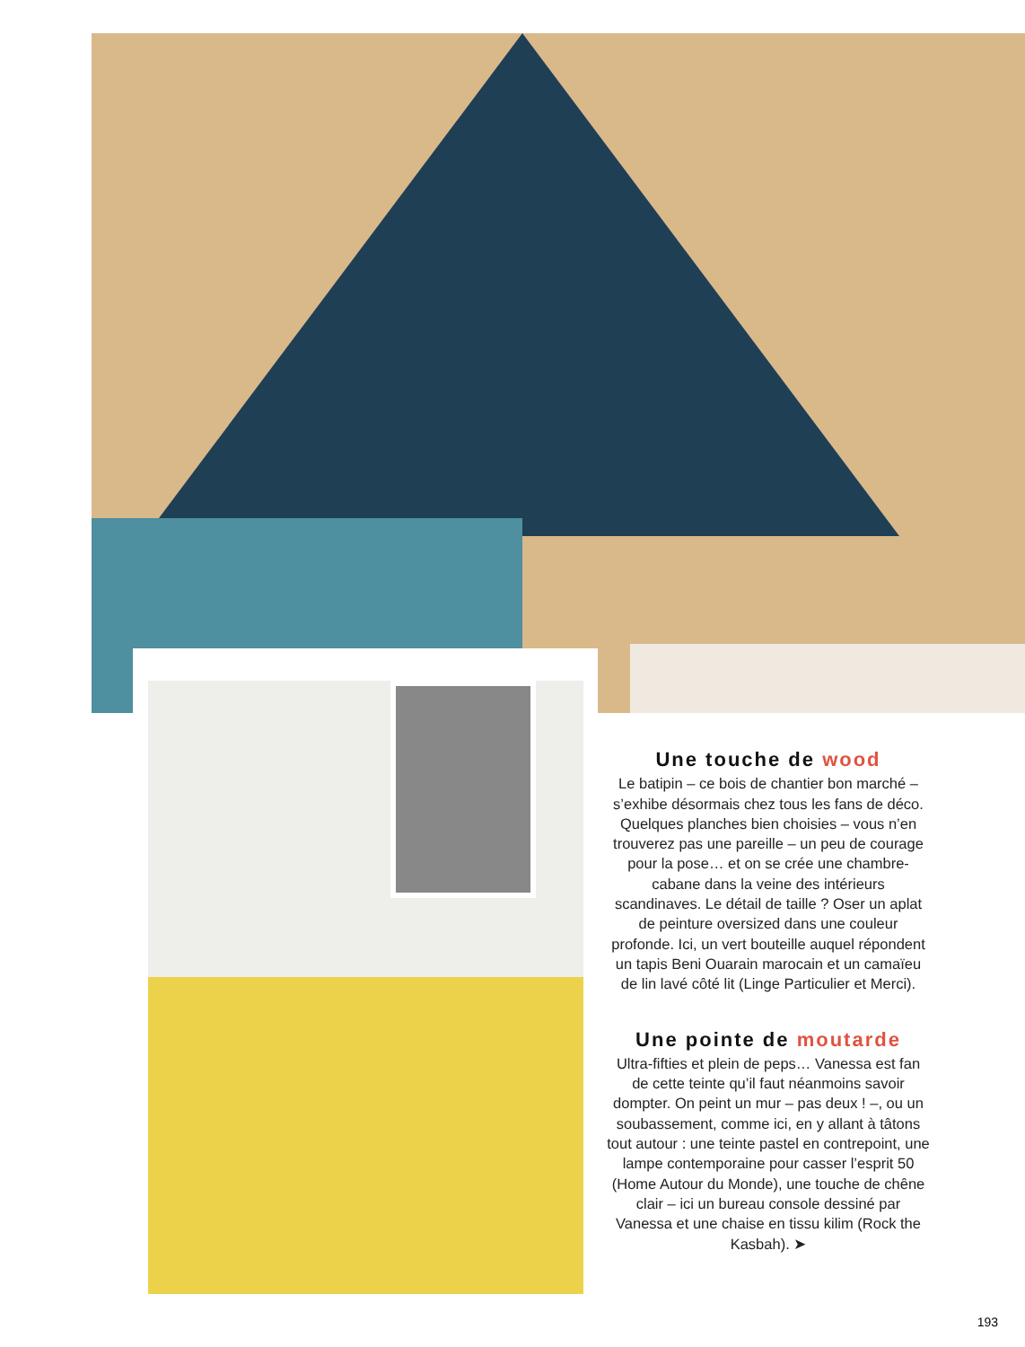Une touche de wood
Le batipin – ce bois de chantier bon marché – s’exhibe désormais chez tous les fans de déco. Quelques planches bien choisies – vous n’en trouverez pas une pareille – un peu de courage pour la pose… et on se crée une chambre-cabane dans la veine des intérieurs scandinaves. Le détail de taille ? Oser un aplat de peinture oversized dans une couleur profonde. Ici, un vert bouteille auquel répondent un tapis Beni Ouarain marocain et un camaïeu de lin lavé côté lit (Linge Particulier et Merci).
Une pointe de moutarde
Ultra-fifties et plein de peps… Vanessa est fan de cette teinte qu’il faut néanmoins savoir dompter. On peint un mur – pas deux ! –, ou un soubassement, comme ici, en y allant à tâtons tout autour : une teinte pastel en contrepoint, une lampe contemporaine pour casser l’esprit 50 (Home Autour du Monde), une touche de chêne clair – ici un bureau console dessiné par Vanessa et une chaise en tissu kilim (Rock the Kasbah). ➤
193